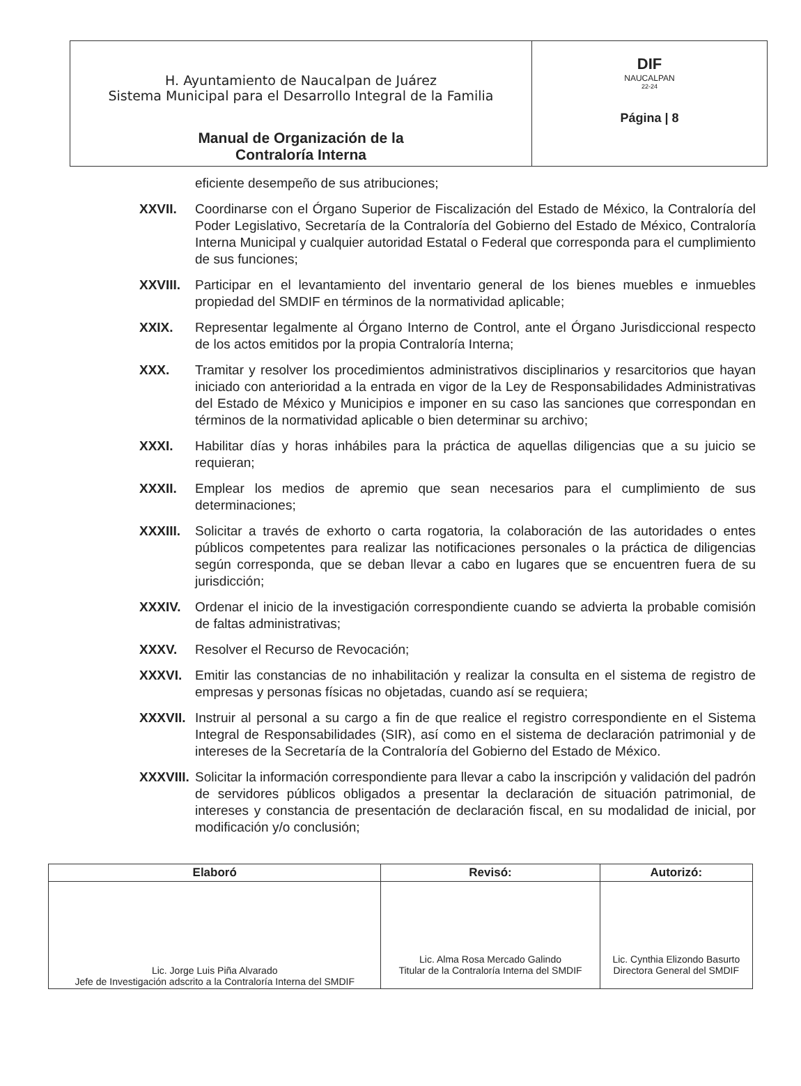| H. Ayuntamiento de Naucalpan de Juárez Sistema Municipal para el Desarrollo Integral de la Familia Manual de Organización de la Contraloría Interna | DIF NAUCALPAN 22-24 Página / 8 |
eficiente desempeño de sus atribuciones;
XXVII. Coordinarse con el Órgano Superior de Fiscalización del Estado de México, la Contraloría del Poder Legislativo, Secretaría de la Contraloría del Gobierno del Estado de México, Contraloría Interna Municipal y cualquier autoridad Estatal o Federal que corresponda para el cumplimiento de sus funciones;
XXVIII. Participar en el levantamiento del inventario general de los bienes muebles e inmuebles propiedad del SMDIF en términos de la normatividad aplicable;
XXIX. Representar legalmente al Órgano Interno de Control, ante el Órgano Jurisdiccional respecto de los actos emitidos por la propia Contraloría Interna;
XXX. Tramitar y resolver los procedimientos administrativos disciplinarios y resarcitorios que hayan iniciado con anterioridad a la entrada en vigor de la Ley de Responsabilidades Administrativas del Estado de México y Municipios e imponer en su caso las sanciones que correspondan en términos de la normatividad aplicable o bien determinar su archivo;
XXXI. Habilitar días y horas inhábiles para la práctica de aquellas diligencias que a su juicio se requieran;
XXXII. Emplear los medios de apremio que sean necesarios para el cumplimiento de sus determinaciones;
XXXIII. Solicitar a través de exhorto o carta rogatoria, la colaboración de las autoridades o entes públicos competentes para realizar las notificaciones personales o la práctica de diligencias según corresponda, que se deban llevar a cabo en lugares que se encuentren fuera de su jurisdicción;
XXXIV. Ordenar el inicio de la investigación correspondiente cuando se advierta la probable comisión de faltas administrativas;
XXXV. Resolver el Recurso de Revocación;
XXXVI. Emitir las constancias de no inhabilitación y realizar la consulta en el sistema de registro de empresas y personas físicas no objetadas, cuando así se requiera;
XXXVII. Instruir al personal a su cargo a fin de que realice el registro correspondiente en el Sistema Integral de Responsabilidades (SIR), así como en el sistema de declaración patrimonial y de intereses de la Secretaría de la Contraloría del Gobierno del Estado de México.
XXXVIII.
Solicitar la información correspondiente para llevar a cabo la inscripción y validación del padrón de servidores públicos obligados a presentar la declaración de situación patrimonial, de intereses y constancia de presentación de declaración fiscal, en su modalidad de inicial, por modificación y/o conclusión;
| Elaboró | Revisó: | Autorizó: |
| --- | --- | --- |
| Lic. Jorge Luis Piña Alvarado Jefe de Investigación adscrito a la Contraloría Interna del SMDIF | Lic. Alma Rosa Mercado Galindo Titular de la Contraloría Interna del SMDIF | Lic. Cynthia Elizondo Basurto Directora General del SMDIF |